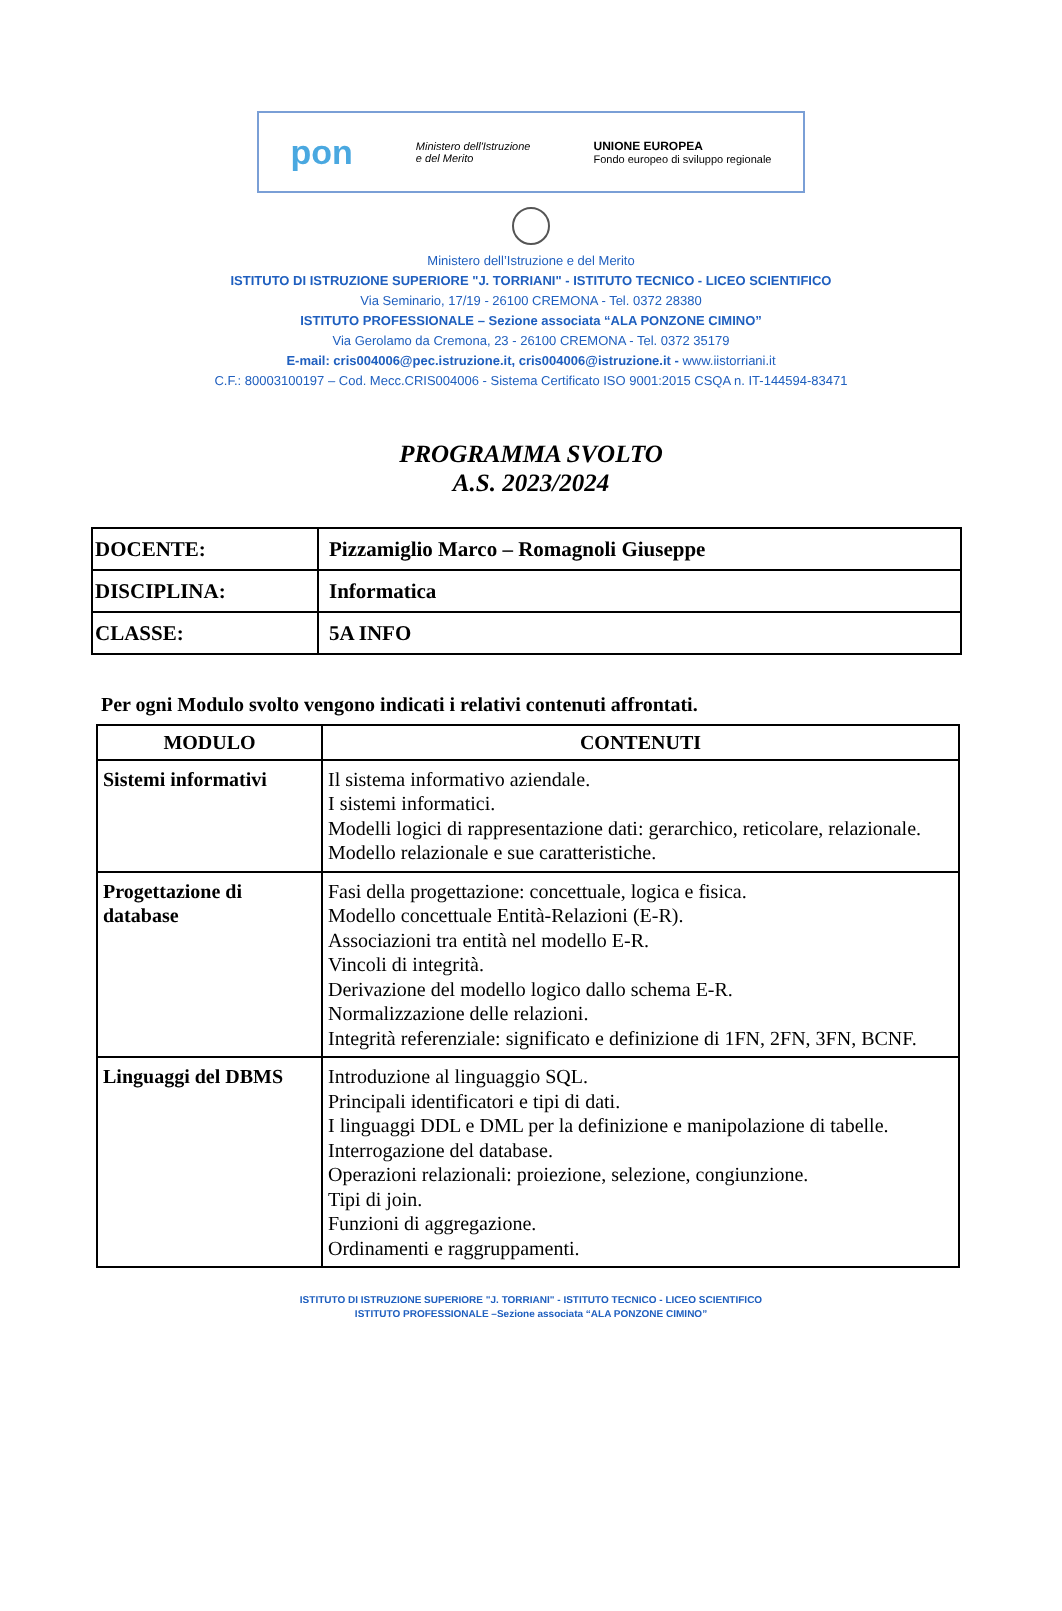pon Ministero dell'Istruzione
e del Merito UNIONE EUROPEA
Fondo europeo di sviluppo regionale
Ministero dell’Istruzione e del Merito
ISTITUTO DI ISTRUZIONE SUPERIORE "J. TORRIANI" - ISTITUTO TECNICO - LICEO SCIENTIFICO
Via Seminario, 17/19 - 26100 CREMONA - Tel. 0372 28380
ISTITUTO PROFESSIONALE – Sezione associata “ALA PONZONE CIMINO”
Via Gerolamo da Cremona, 23 - 26100 CREMONA - Tel. 0372 35179
E-mail: cris004006@pec.istruzione.it, cris004006@istruzione.it - www.iistorriani.it
C.F.: 80003100197 – Cod. Mecc.CRIS004006 - Sistema Certificato ISO 9001:2015 CSQA n. IT-144594-83471
PROGRAMMA SVOLTO
A.S. 2023/2024
| DOCENTE: | Pizzamiglio Marco – Romagnoli Giuseppe |
| DISCIPLINA: | Informatica |
| CLASSE: | 5A INFO |
Per ogni Modulo svolto vengono indicati i relativi contenuti affrontati.
| MODULO | CONTENUTI |
| --- | --- |
| Sistemi informativi | Il sistema informativo aziendale. I sistemi informatici. Modelli logici di rappresentazione dati: gerarchico, reticolare, relazionale. Modello relazionale e sue caratteristiche. |
| Progettazione di database | Fasi della progettazione: concettuale, logica e fisica. Modello concettuale Entità-Relazioni (E-R). Associazioni tra entità nel modello E-R. Vincoli di integrità. Derivazione del modello logico dallo schema E-R. Normalizzazione delle relazioni. Integrità referenziale: significato e definizione di 1FN, 2FN, 3FN, BCNF. |
| Linguaggi del DBMS | Introduzione al linguaggio SQL. Principali identificatori e tipi di dati. I linguaggi DDL e DML per la definizione e manipolazione di tabelle. Interrogazione del database. Operazioni relazionali: proiezione, selezione, congiunzione. Tipi di join. Funzioni di aggregazione. Ordinamenti e raggruppamenti. |
ISTITUTO DI ISTRUZIONE SUPERIORE "J. TORRIANI" - ISTITUTO TECNICO - LICEO SCIENTIFICO
ISTITUTO PROFESSIONALE –Sezione associata “ALA PONZONE CIMINO”